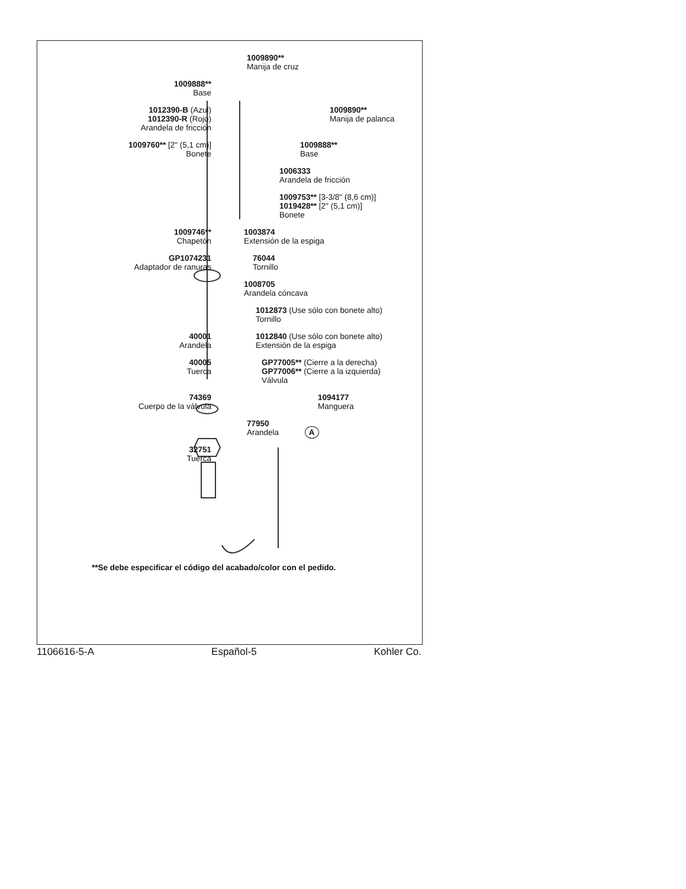1009890**
Manija de cruz
1009888**
Base
1012390-B (Azul)
1012390-R (Rojo)
Arandela de fricción
1009890**
Manija de palanca
1009760** [2" (5,1 cm)]
Bonete
1009888**
Base
1006333
Arandela de fricción
1009753** [3-3/8" (8,6 cm)]
1019428** [2" (5,1 cm)]
Bonete
1009746**
Chapetón
1003874
Extensión de la espiga
GP1074231
Adaptador de ranuras
76044
Tornillo
1008705
Arandela cóncava
1012873 (Use sólo con bonete alto)
Tornillo
40001
Arandela
1012840 (Use sólo con bonete alto)
Extensión de la espiga
40005
Tuerca
GP77005** (Cierre a la derecha)
GP77006** (Cierre a la izquierda)
Válvula
74369
Cuerpo de la válvula
1094177
Manguera
77950
Arandela A
32751
Tuerca
**Se debe especificar el código del acabado/color con el pedido.
1106616-5-A Español-5 Kohler Co.